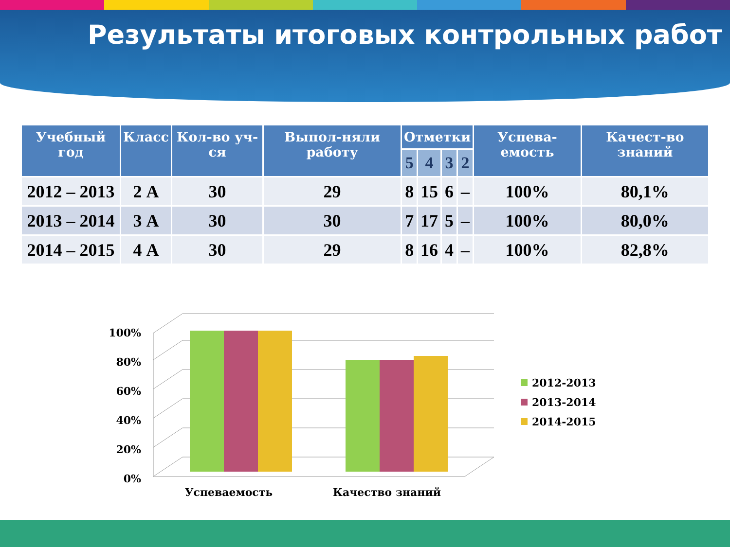Результаты итоговых контрольных работ
| Учебный год | Класс | Кол-во уч-ся | Выпол-няли работу | Отметки | | | | Успева-емость | Качест-во знаний |
| --- | --- | --- | --- | --- | --- | --- | --- | --- | --- |
| | | | | 5 | 4 | 3 | 2 | | |
| 2012 – 2013 | 2 А | 30 | 29 | 8 | 15 | 6 | – | 100% | 80,1% |
| 2013 – 2014 | 3 А | 30 | 30 | 7 | 17 | 5 | – | 100% | 80,0% |
| 2014 – 2015 | 4 А | 30 | 29 | 8 | 16 | 4 | – | 100% | 82,8% |
0%
20%
40%
60%
80%
100%
Успеваемость
Качество знаний
2012-2013
2013-2014
2014-2015